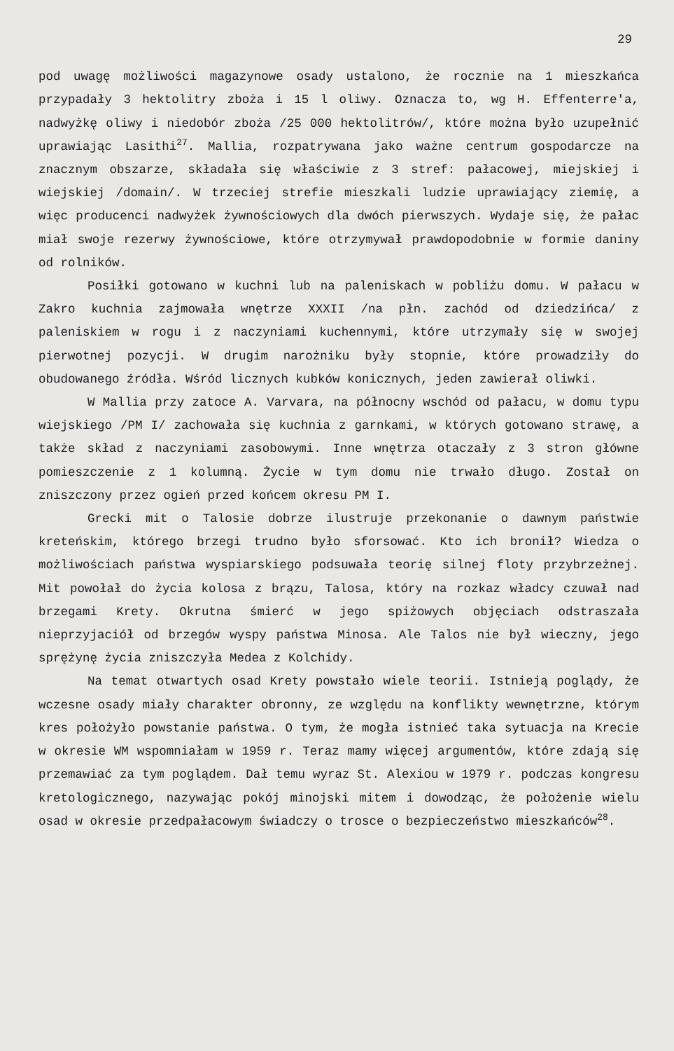29
pod uwagę możliwości magazynowe osady ustalono, że rocznie na 1 mieszkańca przypadały 3 hektolitry zboża i 15 l oliwy. Oznacza to, wg H. Effenterre'a, nadwyżkę oliwy i niedobór zboża /25 000 hektolitrów/, które można było uzupełnić uprawiając Lasithi<sup>27</sup>. Mallia, rozpatrywana jako ważne centrum gospodarcze na znacznym obszarze, składała się właściwie z 3 stref: pałacowej, miejskiej i wiejskiej /domain/. W trzeciej strefie mieszkali ludzie uprawiający ziemię, a więc producenci nadwyżek żywnościowych dla dwóch pierwszych. Wydaje się, że pałac miał swoje rezerwy żywnościowe, które otrzymywał prawdopodobnie w formie daniny od rolników.
Posiłki gotowano w kuchni lub na paleniskach w pobliżu domu. W pałacu w Zakro kuchnia zajmowała wnętrze XXXII /na płn. zachód od dziedzińca/ z paleniskiem w rogu i z naczyniami kuchennymi, które utrzymały się w swojej pierwotnej pozycji. W drugim narożniku były stopnie, które prowadziły do obudowanego źródła. Wśród licznych kubków konicznych, jeden zawierał oliwki.
W Mallia przy zatoce A. Varvara, na północny wschód od pałacu, w domu typu wiejskiego /PM I/ zachowała się kuchnia z garnkami, w których gotowano strawę, a także skład z naczyniami zasobowymi. Inne wnętrza otaczały z 3 stron główne pomieszczenie z 1 kolumną. Życie w tym domu nie trwało długo. Został on zniszczony przez ogień przed końcem okresu PM I.
Grecki mit o Talosie dobrze ilustruje przekonanie o dawnym państwie kreteńskim, którego brzegi trudno było sforsować. Kto ich bronił? Wiedza o możliwościach państwa wyspiarskiego podsuwała teorię silnej floty przybrzeżnej. Mit powołał do życia kolosa z brązu, Talosa, który na rozkaz władcy czuwał nad brzegami Krety. Okrutna śmierć w jego spiżowych objęciach odstraszała nieprzyjaciół od brzegów wyspy państwa Minosa. Ale Talos nie był wieczny, jego sprężynę życia zniszczyła Medea z Kolchidy.
Na temat otwartych osad Krety powstało wiele teorii. Istnieją poglądy, że wczesne osady miały charakter obronny, ze względu na konflikty wewnętrzne, którym kres położyło powstanie państwa. O tym, że mogła istnieć taka sytuacja na Krecie w okresie WM wspomniałam w 1959 r. Teraz mamy więcej argumentów, które zdają się przemawiać za tym poglądem. Dał temu wyraz St. Alexiou w 1979 r. podczas kongresu kretologicznego, nazywając pokój minojski mitem i dowodząc, że położenie wielu osad w okresie przedpałacowym świadczy o trosce o bezpieczeństwo mieszkańców<sup>28</sup>.